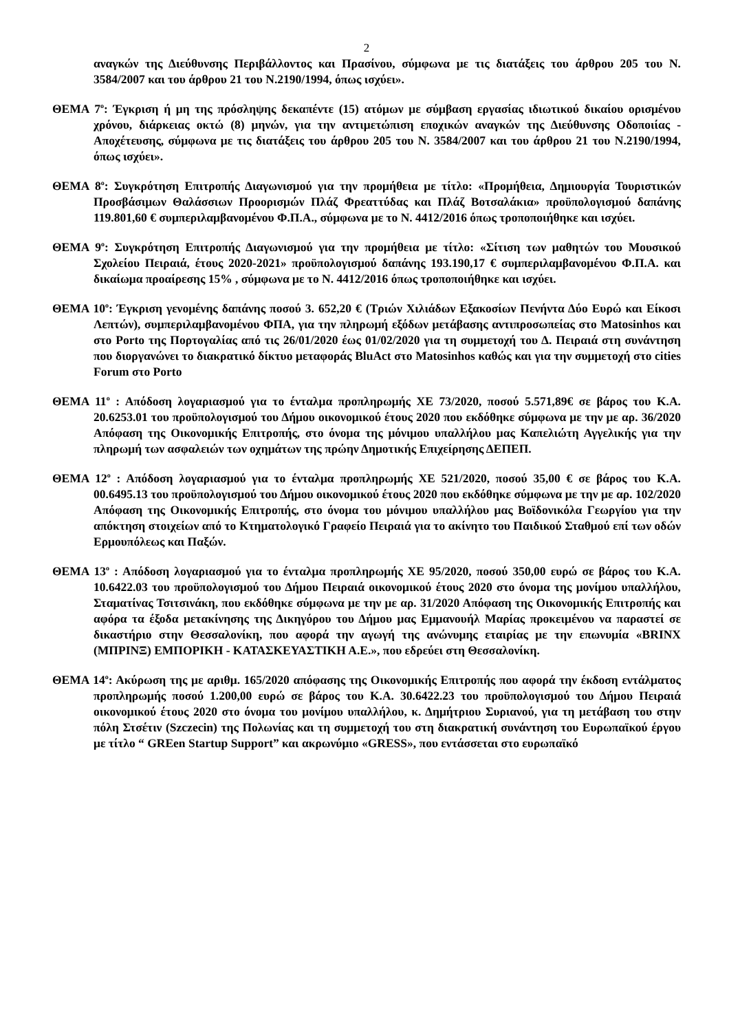2
αναγκών της Διεύθυνσης Περιβάλλοντος και Πρασίνου, σύμφωνα με τις διατάξεις του άρθρου 205 του Ν. 3584/2007 και του άρθρου 21 του Ν.2190/1994, όπως ισχύει».
ΘΕΜΑ 7<sup>ο</sup>: Έγκριση ή μη της πρόσληψης δεκαπέντε (15) ατόμων με σύμβαση εργασίας ιδιωτικού δικαίου ορισμένου χρόνου, διάρκειας οκτώ (8) μηνών, για την αντιμετώπιση εποχικών αναγκών της Διεύθυνσης Οδοποιίας - Αποχέτευσης, σύμφωνα με τις διατάξεις του άρθρου 205 του Ν. 3584/2007 και του άρθρου 21 του Ν.2190/1994, όπως ισχύει».
ΘΕΜΑ 8<sup>ο</sup>: Συγκρότηση Επιτροπής Διαγωνισμού για την προμήθεια με τίτλο: «Προμήθεια, Δημιουργία Τουριστικών Προσβάσιμων Θαλάσσιων Προορισμών Πλάζ Φρεαττύδας και Πλάζ Βοτσαλάκια» προϋπολογισμού δαπάνης 119.801,60 € συμπεριλαμβανομένου Φ.Π.Α., σύμφωνα με το Ν. 4412/2016 όπως τροποποιήθηκε και ισχύει.
ΘΕΜΑ 9<sup>ο</sup>: Συγκρότηση Επιτροπής Διαγωνισμού για την προμήθεια με τίτλο: «Σίτιση των μαθητών του Μουσικού Σχολείου Πειραιά, έτους 2020-2021» προϋπολογισμού δαπάνης 193.190,17 € συμπεριλαμβανομένου Φ.Π.Α. και δικαίωμα προαίρεσης 15% , σύμφωνα με το Ν. 4412/2016 όπως τροποποιήθηκε και ισχύει.
ΘΕΜΑ 10<sup>ο</sup>: Έγκριση γενομένης δαπάνης ποσού 3. 652,20 € (Τριών Χιλιάδων Εξακοσίων Πενήντα Δύο Ευρώ και Είκοσι Λεπτών), συμπεριλαμβανομένου ΦΠΑ, για την πληρωμή εξόδων μετάβασης αντιπροσωπείας στο Matosinhos και στο Porto της Πορτογαλίας από τις 26/01/2020 έως 01/02/2020 για τη συμμετοχή του Δ. Πειραιά στη συνάντηση που διοργανώνει το διακρατικό δίκτυο μεταφοράς BluAct στο Matosinhos καθώς και για την συμμετοχή στο cities Forum στο Porto
ΘΕΜΑ 11<sup>ο</sup> : Απόδοση λογαριασμού για το ένταλμα προπληρωμής ΧΕ 73/2020, ποσού 5.571,89€ σε βάρος του Κ.Α. 20.6253.01 του προϋπολογισμού του Δήμου οικονομικού έτους 2020 που εκδόθηκε σύμφωνα με την με αρ. 36/2020 Απόφαση της Οικονομικής Επιτροπής, στο όνομα της μόνιμου υπαλλήλου μας Καπελιώτη Αγγελικής για την πληρωμή των ασφαλειών των οχημάτων της πρώην Δημοτικής Επιχείρησης ΔΕΠΕΠ.
ΘΕΜΑ 12<sup>ο</sup> : Απόδοση λογαριασμού για το ένταλμα προπληρωμής ΧΕ 521/2020, ποσού 35,00 € σε βάρος του Κ.Α. 00.6495.13 του προϋπολογισμού του Δήμου οικονομικού έτους 2020 που εκδόθηκε σύμφωνα με την με αρ. 102/2020 Απόφαση της Οικονομικής Επιτροπής, στο όνομα του μόνιμου υπαλλήλου μας Βοϊδονικόλα Γεωργίου για την απόκτηση στοιχείων από το Κτηματολογικό Γραφείο Πειραιά για το ακίνητο του Παιδικού Σταθμού επί των οδών Ερμουπόλεως και Παξών.
ΘΕΜΑ 13<sup>ο</sup> : Απόδοση λογαριασμού για το ένταλμα προπληρωμής ΧΕ 95/2020, ποσού 350,00 ευρώ σε βάρος του Κ.Α. 10.6422.03 του προϋπολογισμού του Δήμου Πειραιά οικονομικού έτους 2020 στο όνομα της μονίμου υπαλλήλου, Σταματίνας Τσιτσινάκη, που εκδόθηκε σύμφωνα με την με αρ. 31/2020 Απόφαση της Οικονομικής Επιτροπής και αφόρα τα έξοδα μετακίνησης της Δικηγόρου του Δήμου μας Εμμανουήλ Μαρίας προκειμένου να παραστεί σε δικαστήριο στην Θεσσαλονίκη, που αφορά την αγωγή της ανώνυμης εταιρίας με την επωνυμία «BRINX (ΜΠΡΙΝΞ) ΕΜΠΟΡΙΚΗ - ΚΑΤΑΣΚΕΥΑΣΤΙΚΗ Α.Ε.», που εδρεύει στη Θεσσαλονίκη.
ΘΕΜΑ 14<sup>ο</sup>: Ακύρωση της με αριθμ. 165/2020 απόφασης της Οικονομικής Επιτροπής που αφορά την έκδοση εντάλματος προπληρωμής ποσού 1.200,00 ευρώ σε βάρος του Κ.Α. 30.6422.23 του προϋπολογισμού του Δήμου Πειραιά οικονομικού έτους 2020 στο όνομα του μονίμου υπαλλήλου, κ. Δημήτριου Συριανού, για τη μετάβαση του στην πόλη Στσέτιν (Szczecin) της Πολωνίας και τη συμμετοχή του στη διακρατική συνάντηση του Ευρωπαϊκού έργου με τίτλο “ GREen Startup Support” και ακρωνύμιο «GRESS», που εντάσσεται στο ευρωπαϊκό